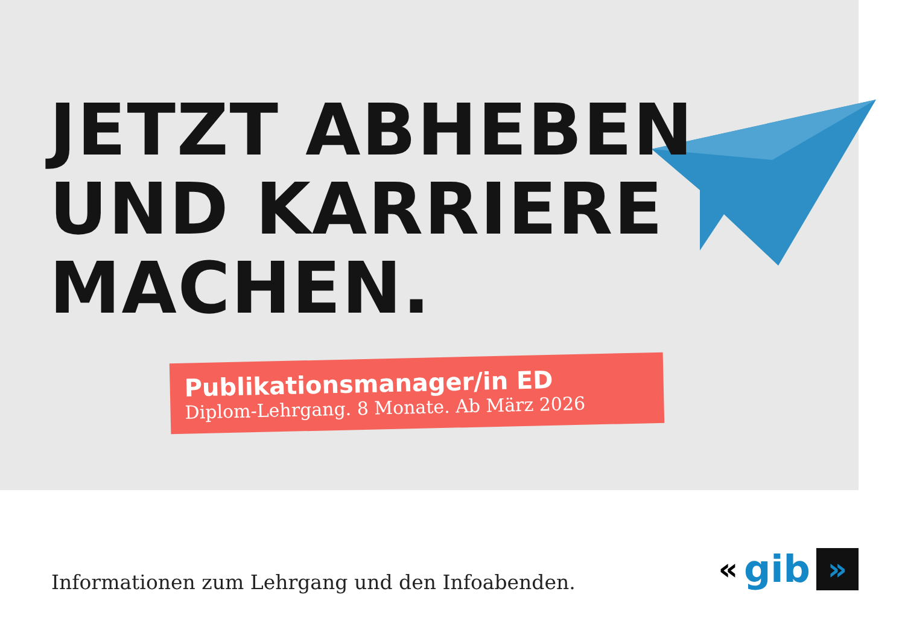JETZT ABHEBEN
UND KARRIERE
MACHEN.
Publikationsmanager/in ED
Diplom-Lehrgang. 8 Monate. Ab März 2026
Informationen zum Lehrgang und den Infoabenden.
« gib »